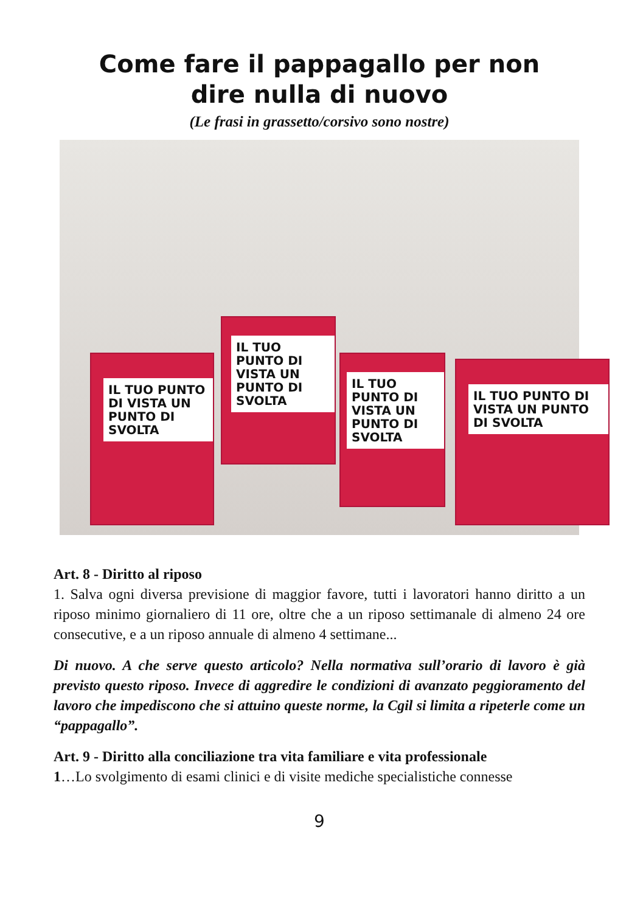Come fare il pappagallo per non
dire nulla di nuovo
(Le frasi in grassetto/corsivo sono nostre)
IL TUO PUNTO DI VISTA UN PUNTO DI SVOLTA
IL TUO PUNTO DI VISTA UN PUNTO DI SVOLTA
IL TUO PUNTO DI VISTA UN PUNTO DI SVOLTA
IL TUO PUNTO DI VISTA UN PUNTO DI SVOLTA
Art. 8 - Diritto al riposo
1. Salva ogni diversa previsione di maggior favore, tutti i lavoratori hanno diritto a un riposo minimo giornaliero di 11 ore, oltre che a un riposo settimanale di almeno 24 ore consecutive, e a un riposo annuale di almeno 4 settimane...
Di nuovo. A che serve questo articolo? Nella normativa sull’orario di lavoro è già previsto questo riposo. Invece di aggredire le condizioni di avanzato peggioramento del lavoro che impediscono che si attuino queste norme, la Cgil si limita a ripeterle come un “pappagallo”.
Art. 9 - Diritto alla conciliazione tra vita familiare e vita professionale
1…Lo svolgimento di esami clinici e di visite mediche specialistiche connesse
9